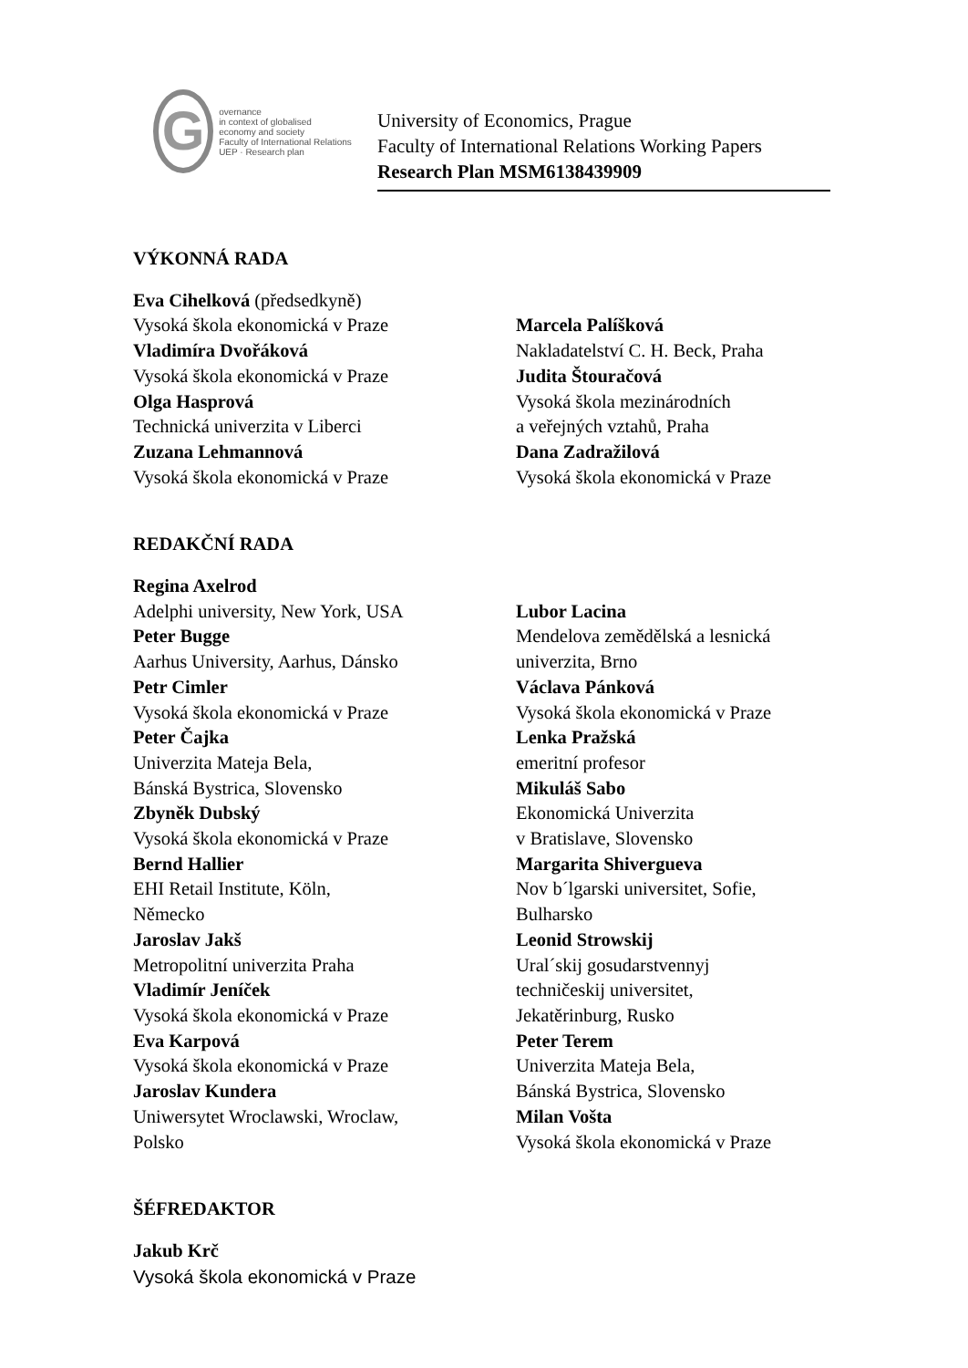G
overnance
in context of globalised
economy and society
Faculty of International Relations UEP · Research plan
University of Economics, Prague
Faculty of International Relations Working Papers
Research Plan MSM6138439909
VÝKONNÁ RADA
Eva Cihelková (předsedkyně)
Vysoká škola ekonomická v Praze
Vladimíra Dvořáková
Vysoká škola ekonomická v Praze
Olga Hasprová
Technická univerzita v Liberci
Zuzana Lehmannová
Vysoká škola ekonomická v Praze
Marcela Palíšková
Nakladatelství C. H. Beck, Praha
Judita Štouračová
Vysoká škola mezinárodních
a veřejných vztahů, Praha
Dana Zadražilová
Vysoká škola ekonomická v Praze
REDAKČNÍ RADA
Regina Axelrod
Adelphi university, New York, USA
Peter Bugge
Aarhus University, Aarhus, Dánsko
Petr Cimler
Vysoká škola ekonomická v Praze
Peter Čajka
Univerzita Mateja Bela,
Bánská Bystrica, Slovensko
Zbyněk Dubský
Vysoká škola ekonomická v Praze
Bernd Hallier
EHI Retail Institute, Köln,
Německo
Jaroslav Jakš
Metropolitní univerzita Praha
Vladimír Jeníček
Vysoká škola ekonomická v Praze
Eva Karpová
Vysoká škola ekonomická v Praze
Jaroslav Kundera
Uniwersytet Wroclawski, Wroclaw,
Polsko
Lubor Lacina
Mendelova zemědělská a lesnická
univerzita, Brno
Václava Pánková
Vysoká škola ekonomická v Praze
Lenka Pražská
emeritní profesor
Mikuláš Sabo
Ekonomická Univerzita
v Bratislave, Slovensko
Margarita Shivergueva
Nov b´lgarski universitet, Sofie,
Bulharsko
Leonid Strowskij
Ural´skij gosudarstvennyj
techničeskij universitet,
Jekatěrinburg, Rusko
Peter Terem
Univerzita Mateja Bela,
Bánská Bystrica, Slovensko
Milan Vošta
Vysoká škola ekonomická v Praze
ŠÉFREDAKTOR
Jakub Krč
Vysoká škola ekonomická v Praze